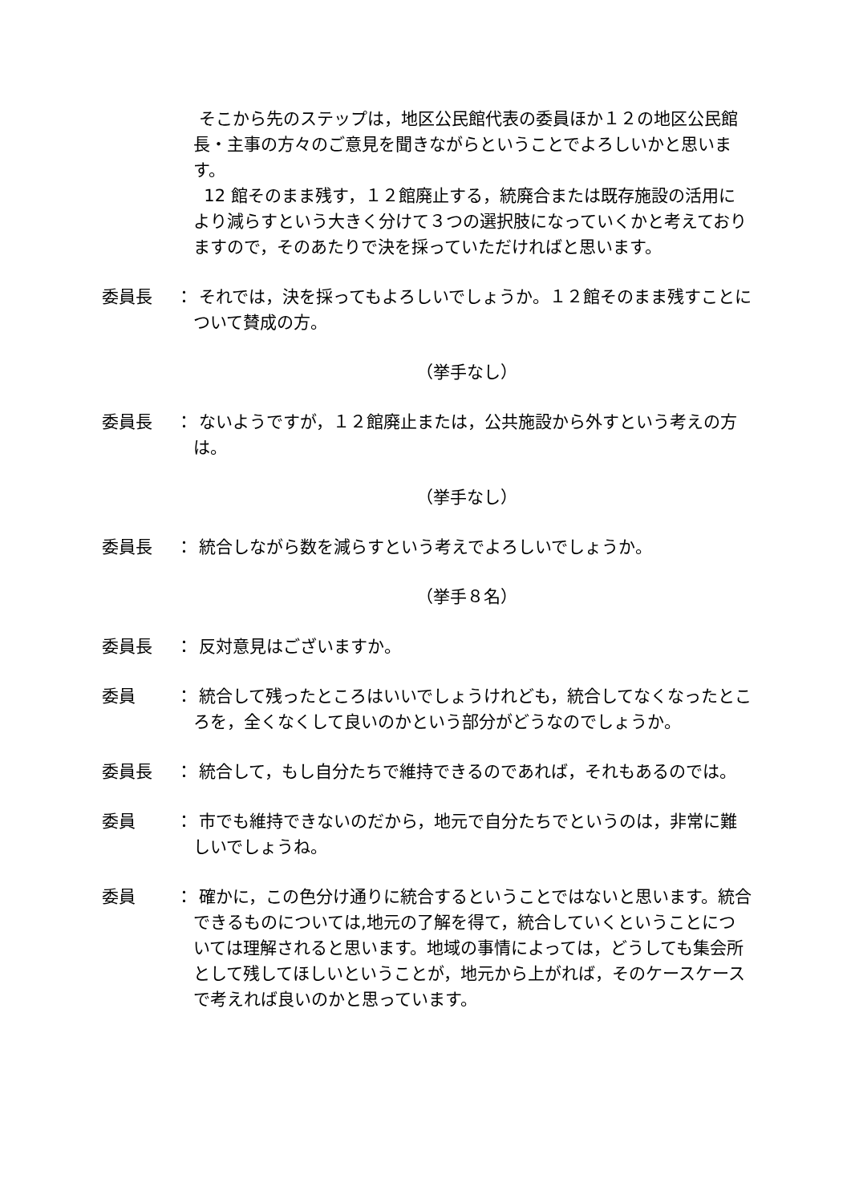そこから先のステップは，地区公民館代表の委員ほか１２の地区公民館長・主事の方々のご意見を聞きながらということでよろしいかと思います。
12 館そのまま残す，１２館廃止する，統廃合または既存施設の活用により減らすという大きく分けて３つの選択肢になっていくかと考えておりますので，そのあたりで決を採っていただければと思います。
委員長 ： それでは，決を採ってもよろしいでしょうか。１２館そのまま残すことについて賛成の方。
（挙手なし）
委員長 ： ないようですが，１２館廃止または，公共施設から外すという考えの方は。
（挙手なし）
委員長 ： 統合しながら数を減らすという考えでよろしいでしょうか。
（挙手８名）
委員長 ： 反対意見はございますか。
委員 ： 統合して残ったところはいいでしょうけれども，統合してなくなったところを，全くなくして良いのかという部分がどうなのでしょうか。
委員長 ： 統合して，もし自分たちで維持できるのであれば，それもあるのでは。
委員 ： 市でも維持できないのだから，地元で自分たちでというのは，非常に難しいでしょうね。
委員 ： 確かに，この色分け通りに統合するということではないと思います。統合できるものについては,地元の了解を得て，統合していくということについては理解されると思います。地域の事情によっては，どうしても集会所として残してほしいということが，地元から上がれば，そのケースケースで考えれば良いのかと思っています。